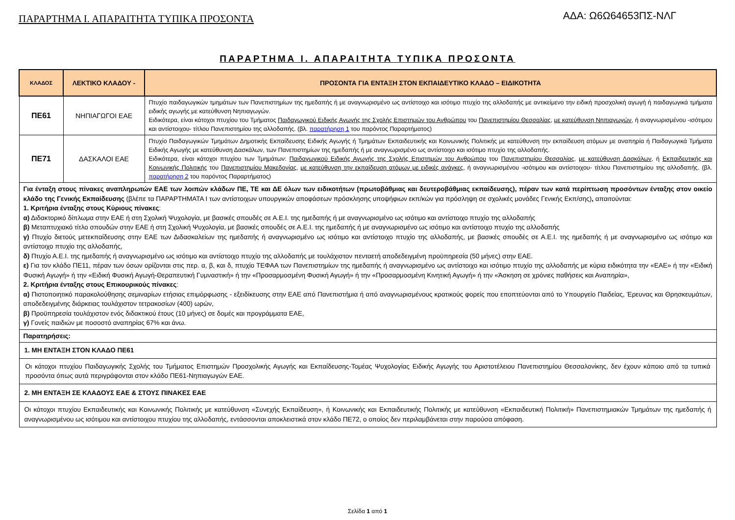ΠΑΡΑΡΤΗΜΑ Ι. ΑΠΑΡΑΙΤΗΤΑ ΤΥΠΙΚΑ ΠΡΟΣΟΝΤΑ
ΑΔΑ: Ω6Ω64653ΠΣ-ΝΛΓ
ΠΑΡΑΡΤΗΜΑ Ι. ΑΠΑΡΑΙΤΗΤΑ ΤΥΠΙΚΑ ΠΡΟΣΟΝΤΑ
| ΚΛΑΔΟΣ | ΛΕΚΤΙΚΟ ΚΛΑΔΟΥ - | ΠΡΟΣΟΝΤΑ ΓΙΑ ΕΝΤΑΞΗ ΣΤΟΝ ΕΚΠΑΙΔΕΥΤΙΚΟ ΚΛΑΔΟ – ΕΙΔΙΚΟΤΗΤΑ |
| --- | --- | --- |
| ΠΕ61 | ΝΗΠΙΑΓΩΓΟΙ ΕΑΕ | Πτυχίο παιδαγωγικών τμημάτων των Πανεπιστημίων της ημεδαπής ή με αναγνωρισμένο ως αντίστοιχο και ισότιμο πτυχίο της αλλοδαπής με αντικείμενο την ειδική προσχολική αγωγή ή παιδαγωγικά τμήματα ειδικής αγωγής με κατεύθυνση Νηπιαγωγών. Ειδικότερα, είναι κάτοχοι πτυχίου του Τμήματος Παιδαγωγικού Ειδικής Αγωγής της Σχολής Επιστημών του Ανθρώπου του Πανεπιστημίου Θεσσαλίας , με κατεύθυνση Νηπιαγωγών , ή αναγνωρισμένου -ισότιμου και αντίστοιχου- τίτλου Πανεπιστημίου της αλλοδαπής. (βλ. παρατήρηση 1 του παρόντος Παραρτήματος) |
| ΠΕ71 | ΔΑΣΚΑΛΟΙ ΕΑΕ | Πτυχίο Παιδαγωγικών Τμημάτων Δημοτικής Εκπαίδευσης Ειδικής Αγωγής ή Τμημάτων Εκπαιδευτικής και Κοινωνικής Πολιτικής με κατεύθυνση την εκπαίδευση ατόμων με αναπηρία ή Παιδαγωγικά Τμήματα Ειδικής Αγωγής με κατεύθυνση Δασκάλων, των Πανεπιστημίων της ημεδαπής ή με αναγνωρισμένο ως αντίστοιχο και ισότιμο πτυχίο της αλλοδαπής. Ειδικότερα, είναι κάτοχοι πτυχίου των Τμημάτων: Παιδαγωγικού Ειδικής Αγωγής της Σχολής Επιστημών του Ανθρώπου του Πανεπιστημίου Θεσσαλίας , με κατεύθυνση Δασκάλων , ή Εκπαιδευτικής και Κοινωνικής Πολιτικής του Πανεπιστημίου Μακεδονίας , με κατεύθυνση την εκπαίδευση ατόμων με ειδικές ανάγκες , ή αναγνωρισμένου -ισότιμου και αντίστοιχου- τίτλου Πανεπιστημίου της αλλοδαπής. (βλ. παρατήρηση 2 του παρόντος Παραρτήματος) |
| Για ένταξη στους πίνακες αναπληρωτών ΕΑΕ των λοιπών κλάδων ΠΕ, ΤΕ και ΔΕ όλων των ειδικοτήτων (πρωτοβάθμιας και δευτεροβάθμιας εκπαίδευσης), πέραν των κατά περίπτωση προσόντων ένταξης στον οικείο κλάδο της Γενικής Εκπαίδευσης (βλέπε τα ΠΑΡΑΡΤΗΜΑΤΑ Ι των αντίστοιχων υπουργικών αποφάσεων πρόσκλησης υποψήφιων εκπ/κών για πρόσληψη σε σχολικές μονάδες Γενικής Εκπ/σης) , απαιτούνται: 1. Κριτήρια ένταξης στους Κύριους πίνακες : α) Διδακτορικό δίπλωμα στην ΕΑΕ ή στη Σχολική Ψυχολογία, με βασικές σπουδές σε Α.Ε.Ι. της ημεδαπής ή με αναγνωρισμένο ως ισότιμο και αντίστοιχο πτυχίο της αλλοδαπής β) Μεταπτυχιακό τίτλο σπουδών στην ΕΑΕ ή στη Σχολική Ψυχολογία, με βασικές σπουδές σε Α.Ε.Ι. της ημεδαπής ή με αναγνωρισμένο ως ισότιμο και αντίστοιχο πτυχίο της αλλοδαπής γ) Πτυχίο διετούς μετεκπαίδευσης στην ΕΑΕ των Διδασκαλείων της ημεδαπής ή αναγνωρισμένο ως ισότιμο και αντίστοιχο πτυχίο της αλλοδαπής, με βασικές σπουδές σε Α.Ε.Ι. της ημεδαπής ή με αναγνωρισμένο ως ισότιμο και αντίστοιχο πτυχίο της αλλοδαπής, δ) Πτυχίο Α.Ε.Ι. της ημεδαπής ή αναγνωρισμένο ως ισότιμο και αντίστοιχο πτυχίο της αλλοδαπής με τουλάχιστον πενταετή αποδεδειγμένη προϋπηρεσία (50 μήνες) στην ΕΑΕ. ε) Για τον κλάδο ΠΕ11, πέραν των όσων ορίζονται στις περ. α, β, και δ, πτυχίο ΤΕΦΑΑ των Πανεπιστημίων της ημεδαπής ή αναγνωρισμένο ως αντίστοιχο και ισότιμο πτυχίο της αλλοδαπής με κύρια ειδικότητα την «ΕΑΕ» ή την «Ειδική Φυσική Αγωγή» ή την «Ειδική Φυσική Αγωγή-Θεραπευτική Γυμναστική» ή την «Προσαρμοσμένη Φυσική Αγωγή» ή την «Προσαρμοσμένη Κινητική Αγωγή» ή την «Άσκηση σε χρόνιες παθήσεις και Αναπηρία», 2. Κριτήρια ένταξης στους Επικουρικούς πίνακες : α) Πιστοποιητικό παρακολούθησης σεμιναρίων ετήσιας επιμόρφωσης - εξειδίκευσης στην ΕΑΕ από Πανεπιστήμια ή από αναγνωρισμένους κρατικούς φορείς που εποπτεύονται από το Υπουργείο Παιδείας, Έρευνας και Θρησκευμάτων, αποδεδειγμένης διάρκειας τουλάχιστον τετρακοσίων (400) ωρών, β) Προϋπηρεσία τουλάχιστον ενός διδακτικού έτους (10 μήνες) σε δομές και προγράμματα ΕΑΕ, γ) Γονείς παιδιών με ποσοστό αναπηρίας 67% και άνω. | | |
| Παρατηρήσεις: | | |
| 1. ΜΗ ΕΝΤΑΞΗ ΣΤΟΝ ΚΛΑΔΟ ΠΕ61 | | |
| Οι κάτοχοι πτυχίου Παιδαγωγικής Σχολής του Τμήματος Επιστημών Προσχολικής Αγωγής και Εκπαίδευσης-Τομέας Ψυχολογίας Ειδικής Αγωγής του Αριστοτέλειου Πανεπιστημίου Θεσσαλονίκης, δεν έχουν κάποιο από τα τυπικά προσόντα όπως αυτά περιγράφονται στον κλάδο ΠΕ61-Νηπιαγωγών ΕΑΕ. | | |
| 2. ΜΗ ΕΝΤΑΞΗ ΣΕ ΚΛΑΔΟΥΣ ΕΑΕ & ΣΤΟΥΣ ΠΙΝΑΚΕΣ ΕΑΕ | | |
| Οι κάτοχοι πτυχίου Εκπαιδευτικής και Κοινωνικής Πολιτικής με κατεύθυνση «Συνεχής Εκπαίδευση», ή Κοινωνικής και Εκπαιδευτικής Πολιτικής με κατεύθυνση «Εκπαιδευτική Πολιτική» Πανεπιστημιακών Τμημάτων της ημεδαπής ή αναγνωρισμένου ως ισότιμου και αντίστοιχου πτυχίου της αλλοδαπής, εντάσσονται αποκλειστικά στον κλάδο ΠΕ72, ο οποίος δεν περιλαμβάνεται στην παρούσα απόφαση. | | |
Σελίδα 1 από 1